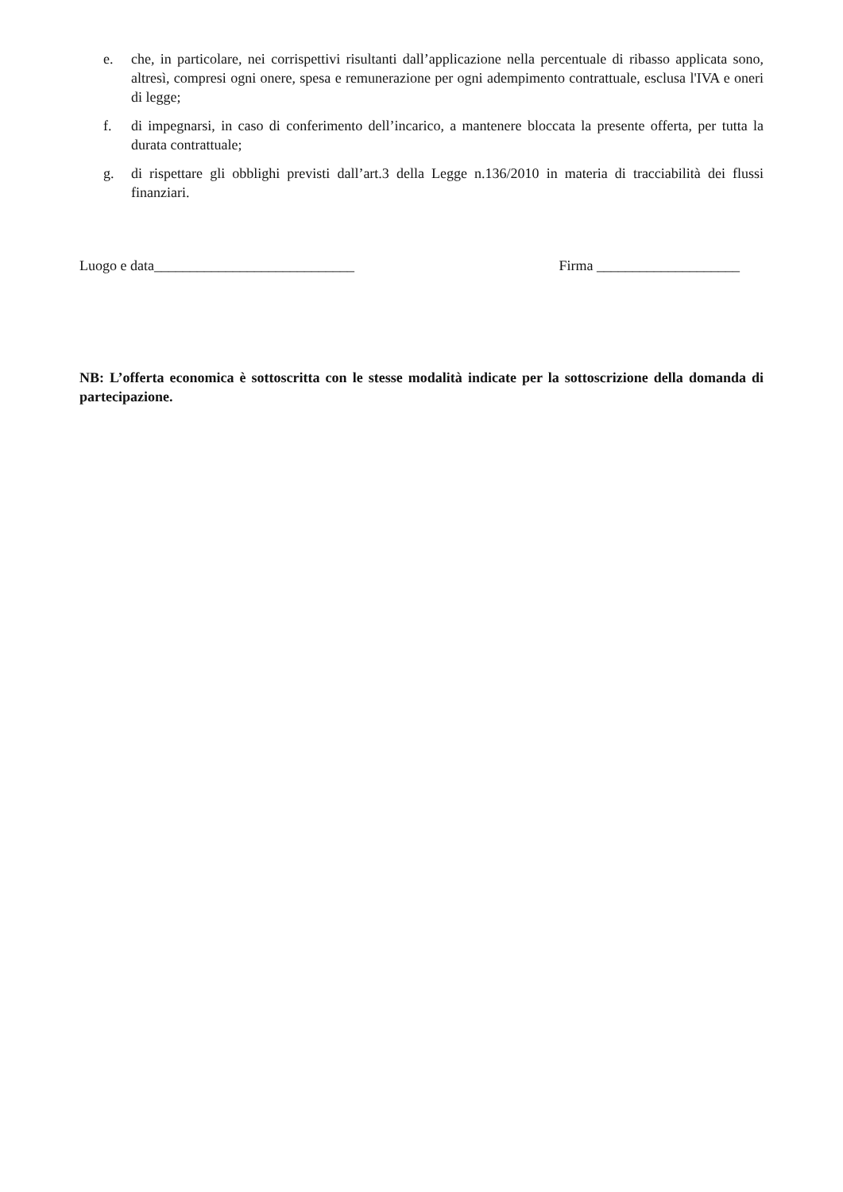e. che, in particolare, nei corrispettivi risultanti dall’applicazione nella percentuale di ribasso applicata sono, altresì, compresi ogni onere, spesa e remunerazione per ogni adempimento contrattuale, esclusa l'IVA e oneri di legge;
f. di impegnarsi, in caso di conferimento dell’incarico, a mantenere bloccata la presente offerta, per tutta la durata contrattuale;
g. di rispettare gli obblighi previsti dall’art.3 della Legge n.136/2010 in materia di tracciabilità dei flussi finanziari.
Luogo e data____________________________ Firma ____________________
NB: L’offerta economica è sottoscritta con le stesse modalità indicate per la sottoscrizione della domanda di partecipazione.